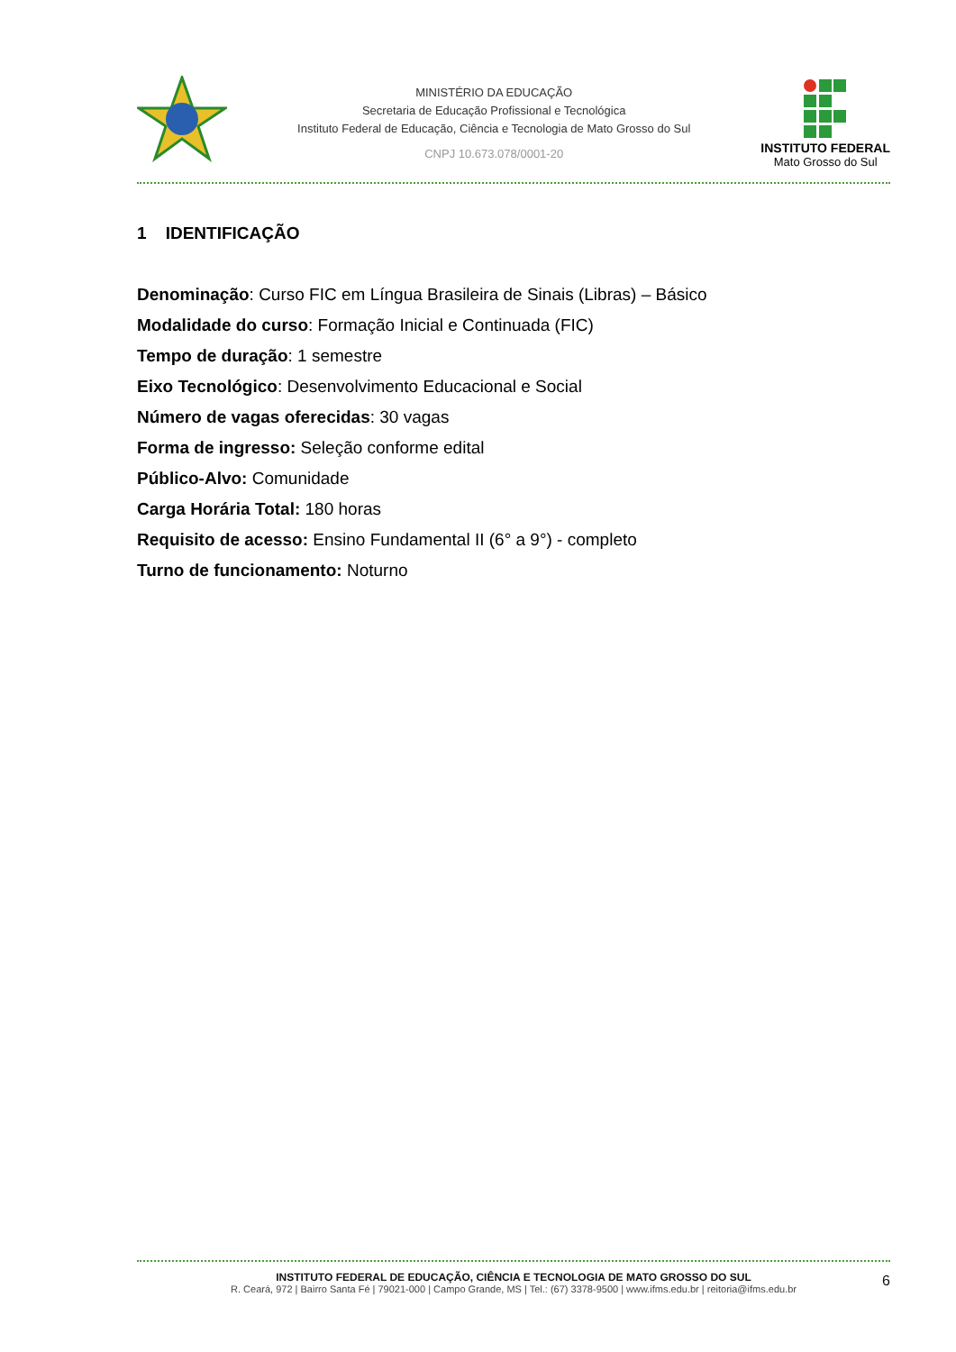MINISTÉRIO DA EDUCAÇÃO
Secretaria de Educação Profissional e Tecnológica
Instituto Federal de Educação, Ciência e Tecnologia de Mato Grosso do Sul
CNPJ 10.673.078/0001-20
INSTITUTO FEDERAL
Mato Grosso do Sul
1 IDENTIFICAÇÃO
Denominação: Curso FIC em Língua Brasileira de Sinais (Libras) – Básico
Modalidade do curso: Formação Inicial e Continuada (FIC)
Tempo de duração: 1 semestre
Eixo Tecnológico: Desenvolvimento Educacional e Social
Número de vagas oferecidas: 30 vagas
Forma de ingresso: Seleção conforme edital
Público-Alvo: Comunidade
Carga Horária Total: 180 horas
Requisito de acesso: Ensino Fundamental II (6° a 9°) - completo
Turno de funcionamento: Noturno
INSTITUTO FEDERAL DE EDUCAÇÃO, CIÊNCIA E TECNOLOGIA DE MATO GROSSO DO SUL
R. Ceará, 972 | Bairro Santa Fé | 79021-000 | Campo Grande, MS | Tel.: (67) 3378-9500 | www.ifms.edu.br | reitoria@ifms.edu.br
6